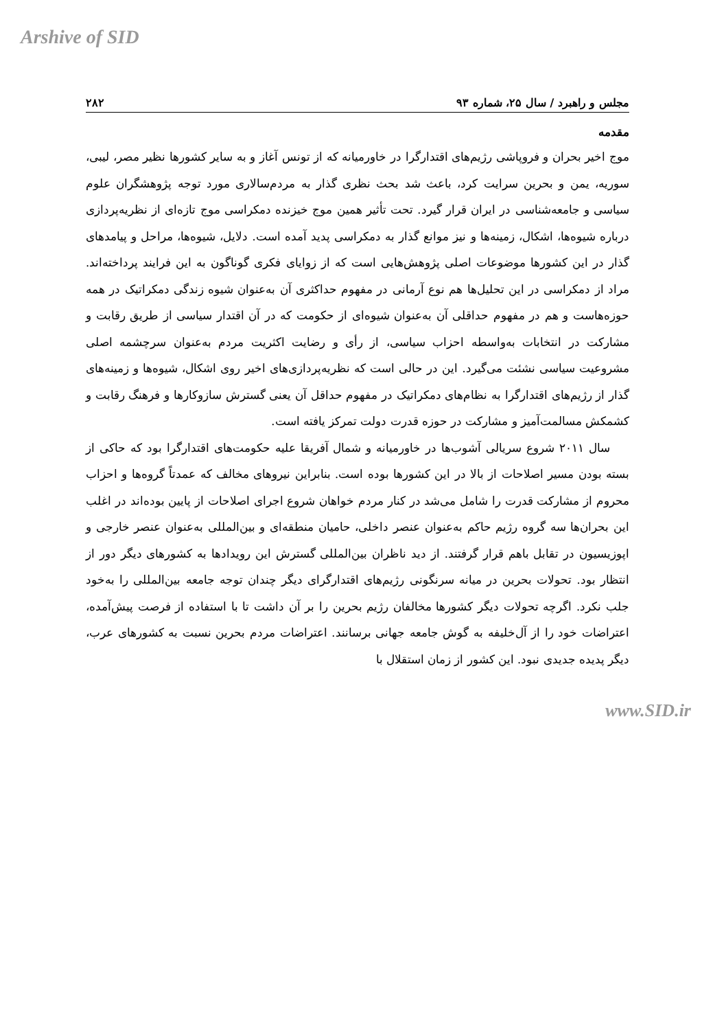Arshive of SID
مجلس و راهبرد / سال ۲۵، شماره ۹۳ ۲۸۲
مقدمه
موج اخیر بحران و فروپاشی رژیم‌های اقتدارگرا در خاورمیانه که از تونس آغاز و به سایر کشورها نظیر مصر، لیبی، سوریه، یمن و بحرین سرایت کرد، باعث شد بحث نظری گذار به مردم‌سالاری مورد توجه پژوهشگران علوم سیاسی و جامعه‌شناسی در ایران قرار گیرد. تحت تأثیر همین موج خیزنده دمکراسی موج تازه‌ای از نظریه‌پردازی درباره شیوه‌ها، اشکال، زمینه‌ها و نیز موانع گذار به دمکراسی پدید آمده است. دلایل، شیوه‌ها، مراحل و پیامدهای گذار در این کشورها موضوعات اصلی پژوهش‌هایی است که از زوایای فکری گوناگون به این فرایند پرداخته‌اند. مراد از دمکراسی در این تحلیل‌ها هم نوع آرمانی در مفهوم حداکثری آن به‌عنوان شیوه زندگی دمکراتیک در همه حوزه‌هاست و هم در مفهوم حداقلی آن به‌عنوان شیوه‌ای از حکومت که در آن اقتدار سیاسی از طریق رقابت و مشارکت در انتخابات به‌واسطه احزاب سیاسی، از رأی و رضایت اکثریت مردم به‌عنوان سرچشمه اصلی مشروعیت سیاسی نشئت می‌گیرد. این در حالی است که نظریه‌پردازی‌های اخیر روی اشکال، شیوه‌ها و زمینه‌های گذار از رژیم‌های اقتدارگرا به نظام‌های دمکراتیک در مفهوم حداقل آن یعنی گسترش سازوکارها و فرهنگ رقابت و کشمکش مسالمت‌آمیز و مشارکت در حوزه قدرت دولت تمرکز یافته است.
سال ۲۰۱۱ شروع سریالی آشوب‌ها در خاورمیانه و شمال آفریقا علیه حکومت‌های اقتدارگرا بود که حاکی از بسته بودن مسیر اصلاحات از بالا در این کشورها بوده است. بنابراین نیروهای مخالف که عمدتاً گروه‌ها و احزاب محروم از مشارکت قدرت را شامل می‌شد در کنار مردم خواهان شروع اجرای اصلاحات از پایین بوده‌اند در اغلب این بحران‌ها سه گروه رژیم حاکم به‌عنوان عنصر داخلی، حامیان منطقه‌ای و بین‌المللی به‌عنوان عنصر خارجی و اپوزیسیون در تقابل باهم قرار گرفتند. از دید ناظران بین‌المللی گسترش این رویدادها به کشورهای دیگر دور از انتظار بود. تحولات بحرین در میانه سرنگونی رژیم‌های اقتدارگرای دیگر چندان توجه جامعه بین‌المللی را به‌خود جلب نکرد. اگرچه تحولات دیگر کشورها مخالفان رژیم بحرین را بر آن داشت تا با استفاده از فرصت پیش‌آمده، اعتراضات خود را از آل‌خلیفه به گوش جامعه جهانی برسانند. اعتراضات مردم بحرین نسبت به کشورهای عرب، دیگر پدیده جدیدی نبود. این کشور از زمان استقلال با
www.SID.ir